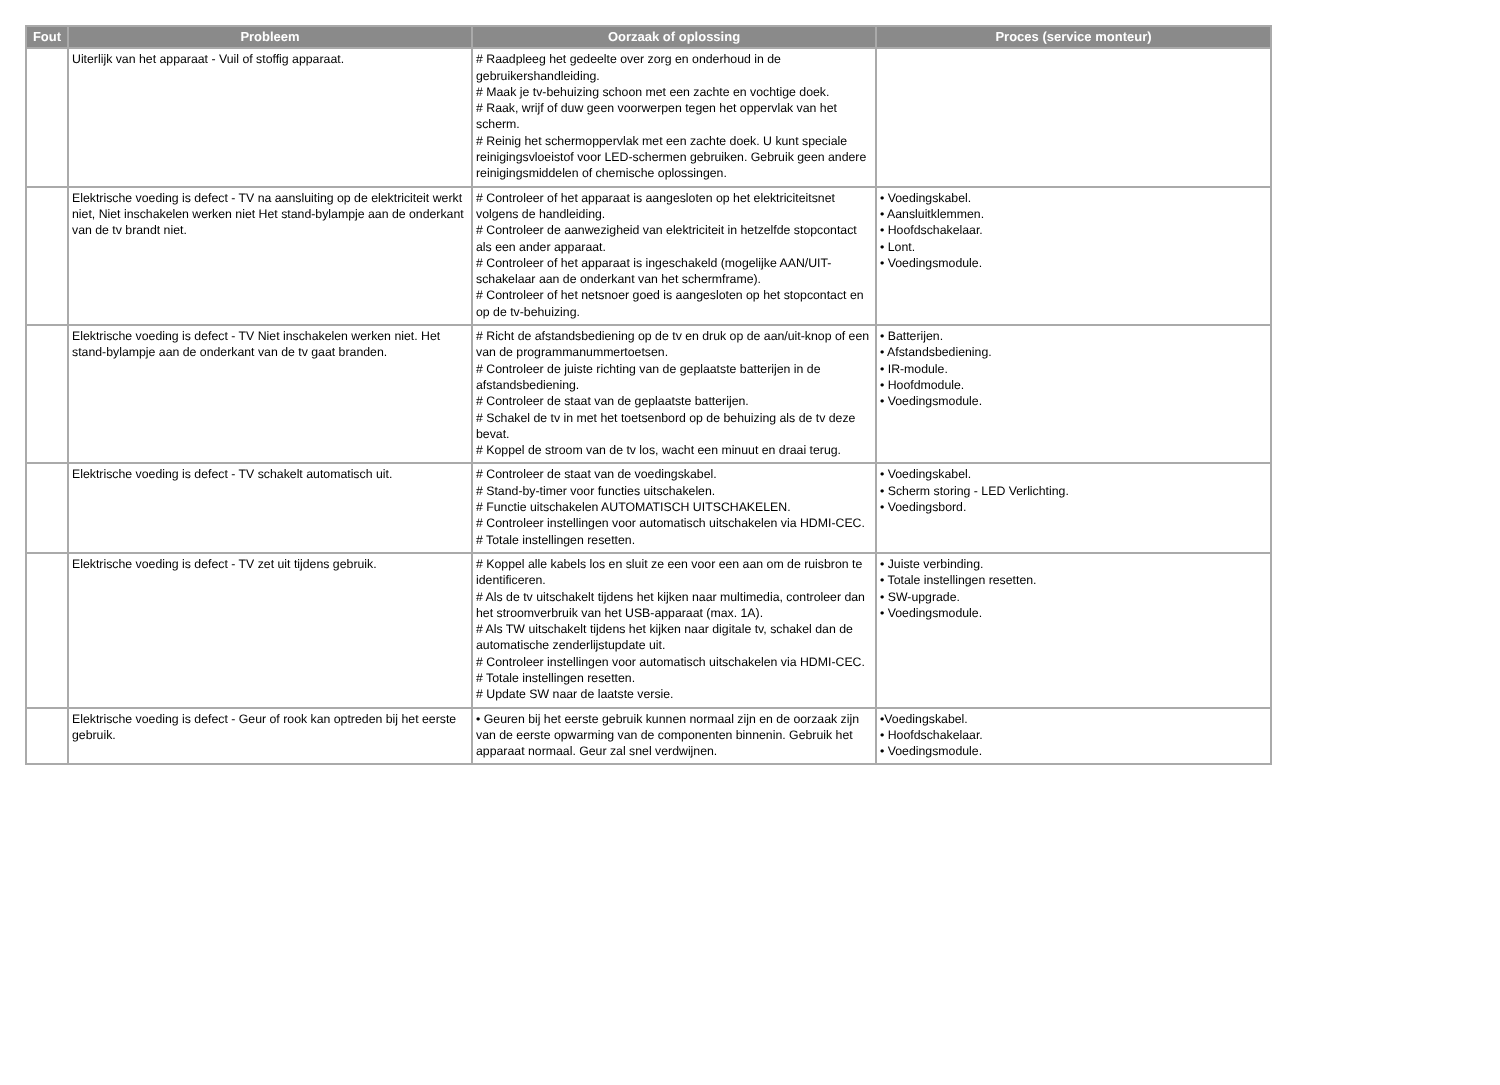| Fout | Probleem | Oorzaak of oplossing | Proces (service monteur) |
| --- | --- | --- | --- |
| | Uiterlijk van het apparaat - Vuil of stoffig apparaat. | # Raadpleeg het gedeelte over zorg en onderhoud in de gebruikershandleiding. # Maak je tv-behuizing schoon met een zachte en vochtige doek. # Raak, wrijf of duw geen voorwerpen tegen het oppervlak van het scherm. # Reinig het schermoppervlak met een zachte doek. U kunt speciale reinigingsvloeistof voor LED-schermen gebruiken. Gebruik geen andere reinigingsmiddelen of chemische oplossingen. | |
| | Elektrische voeding is defect - TV na aansluiting op de elektriciteit werkt niet, Niet inschakelen werken niet Het stand-bylampje aan de onderkant van de tv brandt niet. | # Controleer of het apparaat is aangesloten op het elektriciteitsnet volgens de handleiding. # Controleer de aanwezigheid van elektriciteit in hetzelfde stopcontact als een ander apparaat. # Controleer of het apparaat is ingeschakeld (mogelijke AAN/UIT-schakelaar aan de onderkant van het schermframe). # Controleer of het netsnoer goed is aangesloten op het stopcontact en op de tv-behuizing. | • Voedingskabel. • Aansluitklemmen. • Hoofdschakelaar. • Lont. • Voedingsmodule. |
| | Elektrische voeding is defect - TV Niet inschakelen werken niet. Het stand-bylampje aan de onderkant van de tv gaat branden. | # Richt de afstandsbediening op de tv en druk op de aan/uit-knop of een van de programmanummertoetsen. # Controleer de juiste richting van de geplaatste batterijen in de afstandsbediening. # Controleer de staat van de geplaatste batterijen. # Schakel de tv in met het toetsenbord op de behuizing als de tv deze bevat. # Koppel de stroom van de tv los, wacht een minuut en draai terug. | • Batterijen. • Afstandsbediening. • IR-module. • Hoofdmodule. • Voedingsmodule. |
| | Elektrische voeding is defect - TV schakelt automatisch uit. | # Controleer de staat van de voedingskabel. # Stand-by-timer voor functies uitschakelen. # Functie uitschakelen AUTOMATISCH UITSCHAKELEN. # Controleer instellingen voor automatisch uitschakelen via HDMI-CEC. # Totale instellingen resetten. | • Voedingskabel. • Scherm storing - LED Verlichting. • Voedingsbord. |
| | Elektrische voeding is defect - TV zet uit tijdens gebruik. | # Koppel alle kabels los en sluit ze een voor een aan om de ruisbron te identificeren. # Als de tv uitschakelt tijdens het kijken naar multimedia, controleer dan het stroomverbruik van het USB-apparaat (max. 1A). # Als TW uitschakelt tijdens het kijken naar digitale tv, schakel dan de automatische zenderlijstupdate uit. # Controleer instellingen voor automatisch uitschakelen via HDMI-CEC. # Totale instellingen resetten. # Update SW naar de laatste versie. | • Juiste verbinding. • Totale instellingen resetten. • SW-upgrade. • Voedingsmodule. |
| | Elektrische voeding is defect - Geur of rook kan optreden bij het eerste gebruik. | • Geuren bij het eerste gebruik kunnen normaal zijn en de oorzaak zijn van de eerste opwarming van de componenten binnenin. Gebruik het apparaat normaal. Geur zal snel verdwijnen. | •Voedingskabel. • Hoofdschakelaar. • Voedingsmodule. |